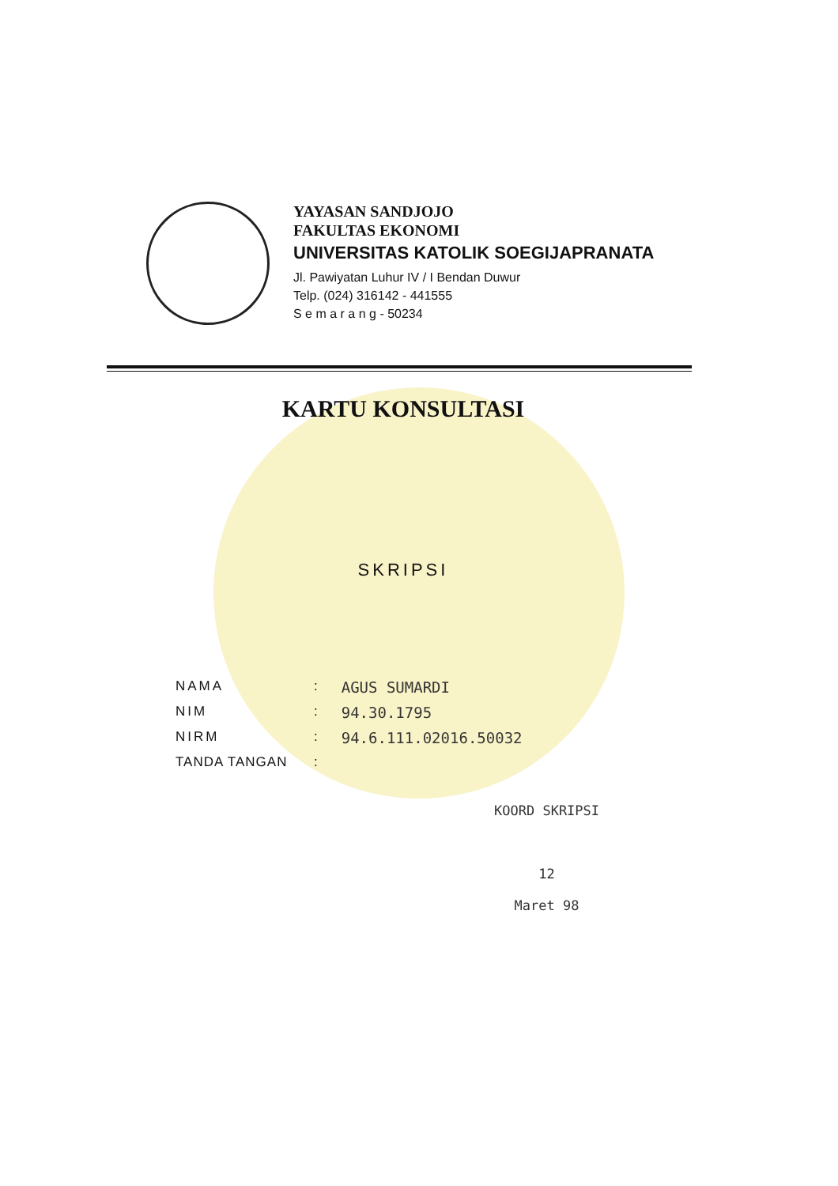YAYASAN SANDJOJO
FAKULTAS EKONOMI
UNIVERSITAS KATOLIK SOEGIJAPRANATA
Jl. Pawiyatan Luhur IV / I Bendan Duwur
Telp. (024) 316142 - 441555
S e m a r a n g - 50234
KARTU KONSULTASI
SKRIPSI
NAMA: AGUS SUMARDI
NIM: 94.30.1795
NIRM: 94.6.111.02016.50032
TANDA TANGAN:
KOORD SKRIPSI
12
Maret 98